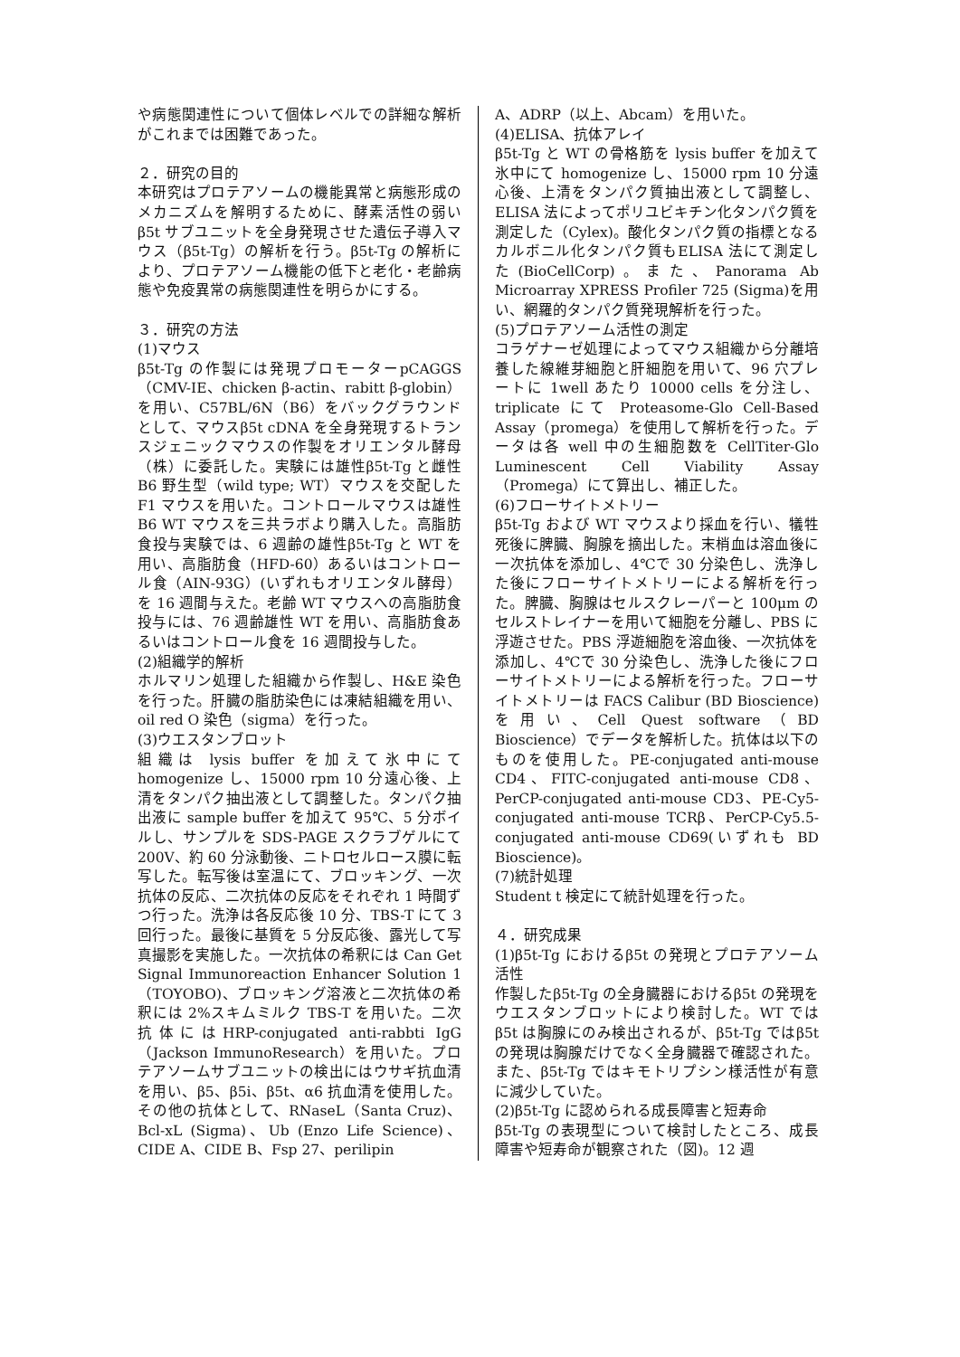や病態関連性について個体レベルでの詳細な解析がこれまでは困難であった。
２．研究の目的
本研究はプロテアソームの機能異常と病態形成のメカニズムを解明するために、酵素活性の弱いβ5t サブユニットを全身発現させた遺伝子導入マウス（β5t-Tg）の解析を行う。β5t-Tg の解析により、プロテアソーム機能の低下と老化・老齢病態や免疫異常の病態関連性を明らかにする。
３．研究の方法
(1)マウス
β5t-Tg の作製には発現プロモーターpCAGGS（CMV-IE、chicken β-actin、rabitt β-globin）を用い、C57BL/6N（B6）をバックグラウンドとして、マウスβ5t cDNA を全身発現するトランスジェニックマウスの作製をオリエンタル酵母（株）に委託した。実験には雄性β5t-Tg と雌性 B6 野生型（wild type; WT）マウスを交配した F1 マウスを用いた。コントロールマウスは雄性B6 WT マウスを三共ラボより購入した。高脂肪食投与実験では、6 週齢の雄性β5t-Tg と WT を用い、高脂肪食（HFD-60）あるいはコントロール食（AIN-93G）(いずれもオリエンタル酵母）を 16 週間与えた。老齢 WT マウスへの高脂肪食投与には、76 週齢雄性 WT を用い、高脂肪食あるいはコントロール食を 16 週間投与した。
(2)組織学的解析
ホルマリン処理した組織から作製し、H&E 染色を行った。肝臓の脂肪染色には凍結組織を用い、oil red O 染色（sigma）を行った。
(3)ウエスタンブロット
組織は lysis buffer を加えて氷中にて homogenize し、15000 rpm 10 分遠心後、上清をタンパク抽出液として調整した。タンパク抽出液に sample buffer を加えて 95℃、5 分ボイルし、サンプルを SDS-PAGE スクラブゲルにて 200V、約 60 分泳動後、ニトロセルロース膜に転写した。転写後は室温にて、ブロッキング、一次抗体の反応、二次抗体の反応をそれぞれ 1 時間ずつ行った。洗浄は各反応後 10 分、TBS-T にて 3 回行った。最後に基質を 5 分反応後、露光して写真撮影を実施した。一次抗体の希釈には Can Get Signal Immunoreaction Enhancer Solution 1（TOYOBO)、ブロッキング溶液と二次抗体の希釈には 2%スキムミルク TBS-T を用いた。二次抗体にはHRP-conjugated anti-rabbti IgG（Jackson ImmunoResearch）を用いた。プロテアソームサブユニットの検出にはウサギ抗血清を用い、β5、β5i、β5t、α6 抗血清を使用した。その他の抗体として、RNaseL（Santa Cruz)、Bcl-xL (Sigma)、Ub (Enzo Life Science)、CIDE A、CIDE B、Fsp 27、perilipin
A、ADRP（以上、Abcam）を用いた。
(4)ELISA、抗体アレイ
β5t-Tg と WT の骨格筋を lysis buffer を加えて氷中にて homogenize し、15000 rpm 10 分遠心後、上清をタンパク質抽出液として調整し、ELISA 法によってポリユビキチン化タンパク質を測定した（Cylex)。酸化タンパク質の指標となるカルボニル化タンパク質もELISA 法にて測定した(BioCellCorp)。また、Panorama Ab Microarray XPRESS Profiler 725 (Sigma)を用い、網羅的タンパク質発現解析を行った。
(5)プロテアソーム活性の測定
コラゲナーゼ処理によってマウス組織から分離培養した線維芽細胞と肝細胞を用いて、96 穴プレートに 1well あたり 10000 cells を分注し、triplicate にて Proteasome-Glo Cell-Based Assay（promega）を使用して解析を行った。データは各 well 中の生細胞数を CellTiter-Glo Luminescent Cell Viability Assay（Promega）にて算出し、補正した。
(6)フローサイトメトリー
β5t-Tg および WT マウスより採血を行い、犠牲死後に脾臓、胸腺を摘出した。末梢血は溶血後に一次抗体を添加し、4℃で 30 分染色し、洗浄した後にフローサイトメトリーによる解析を行った。脾臓、胸腺はセルスクレーパーと 100μm のセルストレイナーを用いて細胞を分離し、PBS に浮遊させた。PBS 浮遊細胞を溶血後、一次抗体を添加し、4℃で 30 分染色し、洗浄した後にフローサイトメトリーによる解析を行った。フローサイトメトリーは FACS Calibur (BD Bioscience)を用い、Cell Quest software（BD Bioscience）でデータを解析した。抗体は以下のものを使用した。PE-conjugated anti-mouse CD4、FITC-conjugated anti-mouse CD8、PerCP-conjugated anti-mouse CD3、PE-Cy5-conjugated anti-mouse TCRβ、PerCP-Cy5.5-conjugated anti-mouse CD69(いずれも BD Bioscience)。
(7)統計処理
Student t 検定にて統計処理を行った。
４．研究成果
(1)β5t-Tg におけるβ5t の発現とプロテアソーム活性
作製したβ5t-Tg の全身臓器におけるβ5t の発現をウエスタンブロットにより検討した。WT ではβ5t は胸腺にのみ検出されるが、β5t-Tg ではβ5t の発現は胸腺だけでなく全身臓器で確認された。また、β5t-Tg ではキモトリプシン様活性が有意に減少していた。
(2)β5t-Tg に認められる成長障害と短寿命
β5t-Tg の表現型について検討したところ、成長障害や短寿命が観察された（図)。12 週